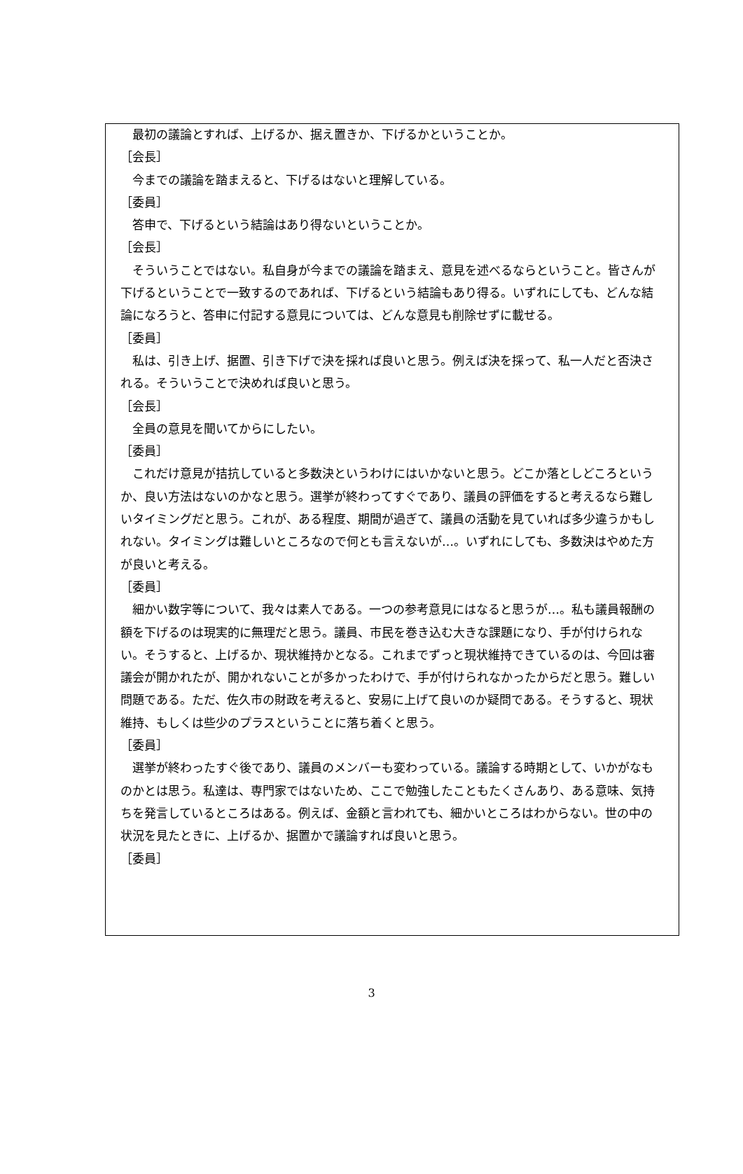最初の議論とすれば、上げるか、据え置きか、下げるかということか。
［会長］
今までの議論を踏まえると、下げるはないと理解している。
［委員］
答申で、下げるという結論はあり得ないということか。
［会長］
そういうことではない。私自身が今までの議論を踏まえ、意見を述べるならということ。皆さんが下げるということで一致するのであれば、下げるという結論もあり得る。いずれにしても、どんな結論になろうと、答申に付記する意見については、どんな意見も削除せずに載せる。
［委員］
私は、引き上げ、据置、引き下げで決を採れば良いと思う。例えば決を採って、私一人だと否決される。そういうことで決めれば良いと思う。
［会長］
全員の意見を聞いてからにしたい。
［委員］
これだけ意見が拮抗していると多数決というわけにはいかないと思う。どこか落としどころというか、良い方法はないのかなと思う。選挙が終わってすぐであり、議員の評価をすると考えるなら難しいタイミングだと思う。これが、ある程度、期間が過ぎて、議員の活動を見ていれば多少違うかもしれない。タイミングは難しいところなので何とも言えないが…。いずれにしても、多数決はやめた方が良いと考える。
［委員］
細かい数字等について、我々は素人である。一つの参考意見にはなると思うが…。私も議員報酬の額を下げるのは現実的に無理だと思う。議員、市民を巻き込む大きな課題になり、手が付けられない。そうすると、上げるか、現状維持かとなる。これまでずっと現状維持できているのは、今回は審議会が開かれたが、開かれないことが多かったわけで、手が付けられなかったからだと思う。難しい問題である。ただ、佐久市の財政を考えると、安易に上げて良いのか疑問である。そうすると、現状維持、もしくは些少のプラスということに落ち着くと思う。
［委員］
選挙が終わったすぐ後であり、議員のメンバーも変わっている。議論する時期として、いかがなものかとは思う。私達は、専門家ではないため、ここで勉強したこともたくさんあり、ある意味、気持ちを発言しているところはある。例えば、金額と言われても、細かいところはわからない。世の中の状況を見たときに、上げるか、据置かで議論すれば良いと思う。
［委員］
3